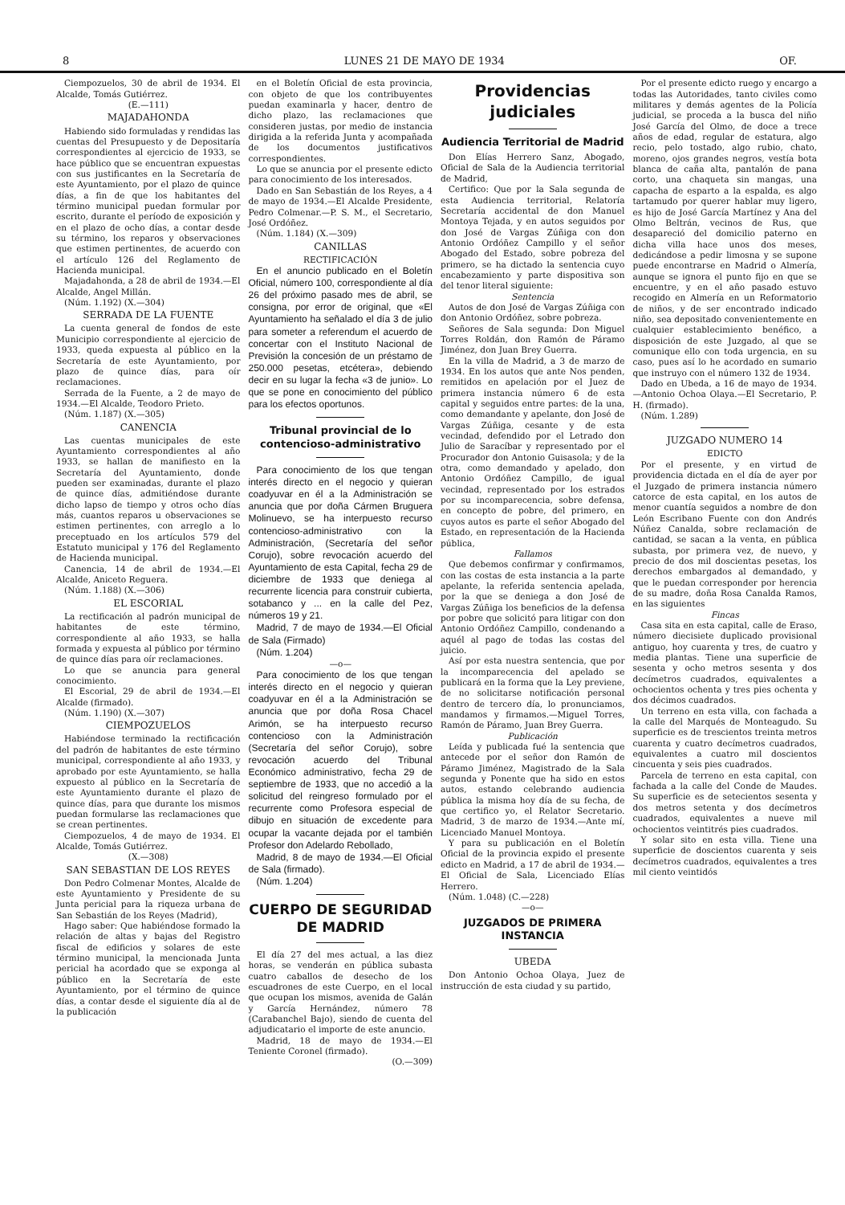8 LUNES 21 DE MAYO DE 1934 OF.
Ciempozuelos, 30 de abril de 1934. El Alcalde, Tomás Gutiérrez.
(E.—111)
MAJADAHONDA
Habiendo sido formuladas y rendidas las cuentas del Presupuesto y de Depositaría correspondientes al ejercicio de 1933, se hace público que se encuentran expuestas con sus justificantes en la Secretaría de este Ayuntamiento, por el plazo de quince días, a fin de que los habitantes del término municipal puedan formular por escrito, durante el período de exposición y en el plazo de ocho días, a contar desde su término, los reparos y observaciones que estimen pertinentes, de acuerdo con el artículo 126 del Reglamento de Hacienda municipal.
Majadahonda, a 28 de abril de 1934.—El Alcalde, Angel Millán.
(Núm. 1.192) (X.—304)
SERRADA DE LA FUENTE
La cuenta general de fondos de este Municipio correspondiente al ejercicio de 1933, queda expuesta al público en la Secretaría de este Ayuntamiento, por plazo de quince días, para oír reclamaciones.
Serrada de la Fuente, a 2 de mayo de 1934.—El Alcalde, Teodoro Prieto.
(Núm. 1.187) (X.—305)
CANENCIA
Las cuentas municipales de este Ayuntamiento correspondientes al año 1933, se hallan de manifiesto en la Secretaría del Ayuntamiento, donde pueden ser examinadas, durante el plazo de quince días, admitiéndose durante dicho lapso de tiempo y otros ocho días más, cuantos reparos u observaciones se estimen pertinentes, con arreglo a lo preceptuado en los artículos 579 del Estatuto municipal y 176 del Reglamento de Hacienda municipal.
Canencia, 14 de abril de 1934.—El Alcalde, Aniceto Reguera.
(Núm. 1.188) (X.—306)
EL ESCORIAL
La rectificación al padrón municipal de habitantes de este término, correspondiente al año 1933, se halla formada y expuesta al público por término de quince días para oír reclamaciones.
Lo que se anuncia para general conocimiento.
El Escorial, 29 de abril de 1934.—El Alcalde (firmado).
(Núm. 1.190) (X.—307)
CIEMPOZUELOS
Habiéndose terminado la rectificación del padrón de habitantes de este término municipal, correspondiente al año 1933, y aprobado por este Ayuntamiento, se halla expuesto al público en la Secretaría de este Ayuntamiento durante el plazo de quince días, para que durante los mismos puedan formularse las reclamaciones que se crean pertinentes.
Ciempozuelos, 4 de mayo de 1934. El Alcalde, Tomás Gutiérrez.
(X.—308)
SAN SEBASTIAN DE LOS REYES
Don Pedro Colmenar Montes, Alcalde de este Ayuntamiento y Presidente de su Junta pericial para la riqueza urbana de San Sebastián de los Reyes (Madrid),
Hago saber: Que habiéndose formado la relación de altas y bajas del Registro fiscal de edificios y solares de este término municipal, la mencionada Junta pericial ha acordado que se exponga al público en la Secretaría de este Ayuntamiento, por el término de quince días, a contar desde el siguiente día al de la publicación
en el Boletín Oficial de esta provincia, con objeto de que los contribuyentes puedan examinarla y hacer, dentro de dicho plazo, las reclamaciones que consideren justas, por medio de instancia dirigida a la referida Junta y acompañada de los documentos justificativos correspondientes.
Lo que se anuncia por el presente edicto para conocimiento de los interesados.
Dado en San Sebastián de los Reyes, a 4 de mayo de 1934.—El Alcalde Presidente, Pedro Colmenar.—P. S. M., el Secretario, José Ordóñez.
(Núm. 1.184) (X.—309)
CANILLAS
RECTIFICACIÓN
En el anuncio publicado en el Boletín Oficial, número 100, correspondiente al día 26 del próximo pasado mes de abril, se consigna, por error de original, que «El Ayuntamiento ha señalado el día 3 de julio para someter a referendum el acuerdo de concertar con el Instituto Nacional de Previsión la concesión de un préstamo de 250.000 pesetas, etcétera», debiendo decir en su lugar la fecha «3 de junio». Lo que se pone en conocimiento del público para los efectos oportunos.
Tribunal provincial de lo contencioso-administrativo
Para conocimiento de los que tengan interés directo en el negocio y quieran coadyuvar en él a la Administración se anuncia que por doña Cármen Bruguera Molinuevo, se ha interpuesto recurso contencioso-administrativo con la Administración, (Secretaría del señor Corujo), sobre revocación acuerdo del Ayuntamiento de esta Capital, fecha 29 de diciembre de 1933 que deniega al recurrente licencia para construir cubierta, sotabanco y ... en la calle del Pez, números 19 y 21.
Madrid, 7 de mayo de 1934.—El Oficial de Sala (Firmado)
(Núm. 1.204)
—o—
Para conocimiento de los que tengan interés directo en el negocio y quieran coadyuvar en él a la Administración se anuncia que por doña Rosa Chacel Arimón, se ha interpuesto recurso contencioso con la Administración (Secretaría del señor Corujo), sobre revocación acuerdo del Tribunal Económico administrativo, fecha 29 de septiembre de 1933, que no accedió a la solicitud del reingreso formulado por el recurrente como Profesora especial de dibujo en situación de excedente para ocupar la vacante dejada por el también Profesor don Adelardo Rebollado,
Madrid, 8 de mayo de 1934.—El Oficial de Sala (firmado).
(Núm. 1.204)
CUERPO DE SEGURIDAD DE MADRID
El día 27 del mes actual, a las diez horas, se venderán en pública subasta cuatro caballos de desecho de los escuadrones de este Cuerpo, en el local que ocupan los mismos, avenida de Galán y García Hernández, número 78 (Carabanchel Bajo), siendo de cuenta del adjudicatario el importe de este anuncio.
Madrid, 18 de mayo de 1934.—El Teniente Coronel (firmado).
(O.—309)
Providencias judiciales
Audiencia Territorial de Madrid
Don Elías Herrero Sanz, Abogado, Oficial de Sala de la Audiencia territorial de Madrid,
Certifico: Que por la Sala segunda de esta Audiencia territorial, Relatoría Secretaría accidental de don Manuel Montoya Tejada, y en autos seguidos por don José de Vargas Zúñiga con don Antonio Ordóñez Campillo y el señor Abogado del Estado, sobre pobreza del primero, se ha dictado la sentencia cuyo encabezamiento y parte dispositiva son del tenor literal siguiente:
Sentencia
Autos de don José de Vargas Zúñiga con don Antonio Ordóñez, sobre pobreza.
Señores de Sala segunda: Don Miguel Torres Roldán, don Ramón de Páramo Jiménez, don Juan Brey Guerra.
En la villa de Madrid, a 3 de marzo de 1934. En los autos que ante Nos penden, remitidos en apelación por el Juez de primera instancia número 6 de esta capital y seguidos entre partes: de la una, como demandante y apelante, don José de Vargas Zúñiga, cesante y de esta vecindad, defendido por el Letrado don Julio de Saracíbar y representado por el Procurador don Antonio Guisasola; y de la otra, como demandado y apelado, don Antonio Ordóñez Campillo, de igual vecindad, representado por los estrados por su incomparecencia, sobre defensa, en concepto de pobre, del primero, en cuyos autos es parte el señor Abogado del Estado, en representación de la Hacienda pública,
Fallamos
Que debemos confirmar y confirmamos, con las costas de esta instancia a la parte apelante, la referida sentencia apelada, por la que se deniega a don José de Vargas Zúñiga los beneficios de la defensa por pobre que solicitó para litigar con don Antonio Ordóñez Campillo, condenando a aquél al pago de todas las costas del juicio.
Así por esta nuestra sentencia, que por la incomparecencia del apelado se publicará en la forma que la Ley previene, de no solicitarse notificación personal dentro de tercero día, lo pronunciamos, mandamos y firmamos.—Miguel Torres, Ramón de Páramo, Juan Brey Guerra.
Publicación
Leída y publicada fué la sentencia que antecede por el señor don Ramón de Páramo Jiménez, Magistrado de la Sala segunda y Ponente que ha sido en estos autos, estando celebrando audiencia pública la misma hoy día de su fecha, de que certifico yo, el Relator Secretario. Madrid, 3 de marzo de 1934.—Ante mí, Licenciado Manuel Montoya.
Y para su publicación en el Boletín Oficial de la provincia expido el presente edicto en Madrid, a 17 de abril de 1934.—El Oficial de Sala, Licenciado Elías Herrero.
(Núm. 1.048) (C.—228)
—o—
JUZGADOS DE PRIMERA INSTANCIA
UBEDA
Don Antonio Ochoa Olaya, Juez de instrucción de esta ciudad y su partido,
Por el presente edicto ruego y encargo a todas las Autoridades, tanto civiles como militares y demás agentes de la Policía judicial, se proceda a la busca del niño José García del Olmo, de doce a trece años de edad, regular de estatura, algo recio, pelo tostado, algo rubio, chato, moreno, ojos grandes negros, vestía bota blanca de caña alta, pantalón de pana corto, una chaqueta sin mangas, una capacha de esparto a la espalda, es algo tartamudo por querer hablar muy ligero, es hijo de José García Martínez y Ana del Olmo Beltrán, vecinos de Rus, que desapareció del domicilio paterno en dicha villa hace unos dos meses, dedicándose a pedir limosna y se supone puede encontrarse en Madrid o Almería, aunque se ignora el punto fijo en que se encuentre, y en el año pasado estuvo recogido en Almería en un Reformatorio de niños, y de ser encontrado indicado niño, sea depositado convenientemente en cualquier establecimiento benéfico, a disposición de este Juzgado, al que se comunique ello con toda urgencia, en su caso, pues así lo he acordado en sumario que instruyo con el número 132 de 1934.
Dado en Ubeda, a 16 de mayo de 1934.—Antonio Ochoa Olaya.—El Secretario, P. H. (firmado).
(Núm. 1.289)
JUZGADO NUMERO 14
EDICTO
Por el presente, y en virtud de providencia dictada en el día de ayer por el Juzgado de primera instancia número catorce de esta capital, en los autos de menor cuantía seguidos a nombre de don León Escribano Fuente con don Andrés Núñez Canalda, sobre reclamación de cantidad, se sacan a la venta, en pública subasta, por primera vez, de nuevo, y precio de dos mil doscientas pesetas, los derechos embargados al demandado, y que le puedan corresponder por herencia de su madre, doña Rosa Canalda Ramos, en las siguientes
Fincas
Casa sita en esta capital, calle de Eraso, número diecisiete duplicado provisional antiguo, hoy cuarenta y tres, de cuatro y media plantas. Tiene una superficie de sesenta y ocho metros sesenta y dos decímetros cuadrados, equivalentes a ochocientos ochenta y tres pies ochenta y dos décimos cuadrados.
Un terreno en esta villa, con fachada a la calle del Marqués de Monteagudo. Su superficie es de trescientos treinta metros cuarenta y cuatro decímetros cuadrados, equivalentes a cuatro mil doscientos cincuenta y seis pies cuadrados.
Parcela de terreno en esta capital, con fachada a la calle del Conde de Maudes. Su superficie es de setecientos sesenta y dos metros setenta y dos decímetros cuadrados, equivalentes a nueve mil ochocientos veintitrés pies cuadrados.
Y solar sito en esta villa. Tiene una superficie de doscientos cuarenta y seis decímetros cuadrados, equivalentes a tres mil ciento veintidós